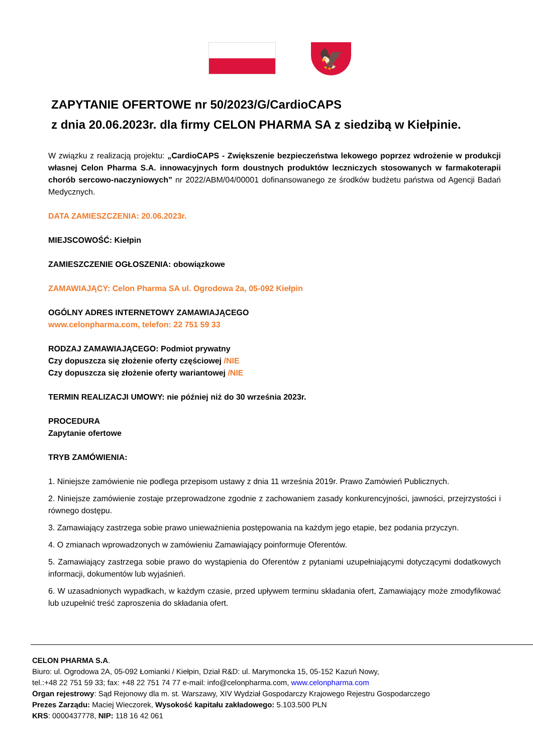🦅
ZAPYTANIE OFERTOWE nr 50/2023/G/CardioCAPS
z dnia 20.06.2023r. dla firmy CELON PHARMA SA z siedzibą w Kiełpinie.
W związku z realizacją projektu: „CardioCAPS - Zwiększenie bezpieczeństwa lekowego poprzez wdrożenie w produkcji własnej Celon Pharma S.A. innowacyjnych form doustnych produktów leczniczych stosowanych w farmakoterapii chorób sercowo-naczyniowych” nr 2022/ABM/04/00001 dofinansowanego ze środków budżetu państwa od Agencji Badań Medycznych.
DATA ZAMIESZCZENIA: 20.06.2023r.
MIEJSCOWOŚĆ: Kiełpin
ZAMIESZCZENIE OGŁOSZENIA: obowiązkowe
ZAMAWIAJĄCY: Celon Pharma SA ul. Ogrodowa 2a, 05-092 Kiełpin
OGÓLNY ADRES INTERNETOWY ZAMAWIAJĄCEGO
www.celonpharma.com, telefon: 22 751 59 33
RODZAJ ZAMAWIAJĄCEGO: Podmiot prywatny
Czy dopuszcza się złożenie oferty częściowej /NIE
Czy dopuszcza się złożenie oferty wariantowej /NIE
TERMIN REALIZACJI UMOWY: nie później niż do 30 września 2023r.
PROCEDURA
Zapytanie ofertowe
TRYB ZAMÓWIENIA:
1. Niniejsze zamówienie nie podlega przepisom ustawy z dnia 11 września 2019r. Prawo Zamówień Publicznych.
2. Niniejsze zamówienie zostaje przeprowadzone zgodnie z zachowaniem zasady konkurencyjności, jawności, przejrzystości i równego dostępu.
3. Zamawiający zastrzega sobie prawo unieważnienia postępowania na każdym jego etapie, bez podania przyczyn.
4. O zmianach wprowadzonych w zamówieniu Zamawiający poinformuje Oferentów.
5. Zamawiający zastrzega sobie prawo do wystąpienia do Oferentów z pytaniami uzupełniającymi dotyczącymi dodatkowych informacji, dokumentów lub wyjaśnień.
6. W uzasadnionych wypadkach, w każdym czasie, przed upływem terminu składania ofert, Zamawiający może zmodyfikować lub uzupełnić treść zaproszenia do składania ofert.
CELON PHARMA S.A.
Biuro: ul. Ogrodowa 2A, 05-092 Łomianki / Kiełpin, Dział R&D: ul. Marymoncka 15, 05-152 Kazuń Nowy,
tel.:+48 22 751 59 33; fax: +48 22 751 74 77 e-mail: info@celonpharma.com, www.celonpharma.com
Organ rejestrowy: Sąd Rejonowy dla m. st. Warszawy, XIV Wydział Gospodarczy Krajowego Rejestru Gospodarczego
Prezes Zarządu: Maciej Wieczorek, Wysokość kapitału zakładowego: 5.103.500 PLN
KRS: 0000437778, NIP: 118 16 42 061